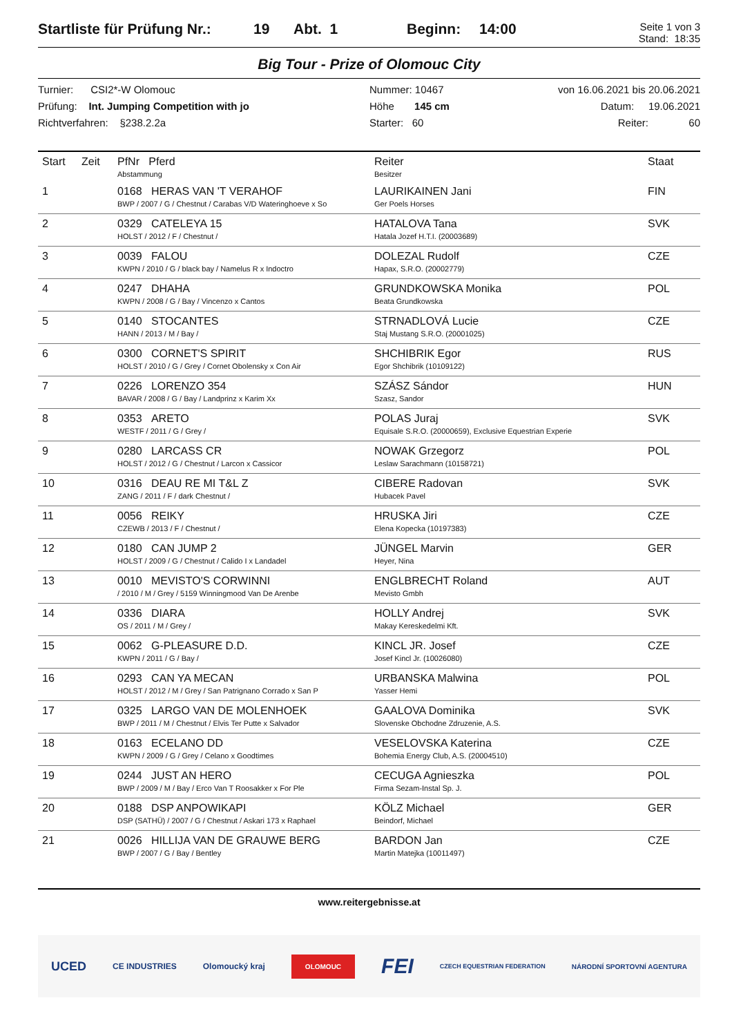Startliste für Prüfung Nr.: 19 Abt. 1 Beginn: 14:00 Seite 1 von 3
Stand: 18:35
Big Tour - Prize of Olomouc City
Turnier: CSI2*-W Olomouc
Prüfung: Int. Jumping Competition with jo
Richtverfahren: §238.2.2a
Nummer: 10467
Höhe 145 cm
Starter: 60
von 16.06.2021 bis 20.06.2021
Datum: 19.06.2021
Reiter: 60
| Start | Zeit | PfNr Pferd Abstammung | Reiter Besitzer | Staat |
| --- | --- | --- | --- | --- |
| 1 | | 0168 HERAS VAN 'T VERAHOF BWP / 2007 / G / Chestnut / Carabas V/D Wateringhoeve x So | LAURIKAINEN Jani Ger Poels Horses | FIN |
| 2 | | 0329 CATELEYA 15 HOLST / 2012 / F / Chestnut / | HATALOVA Tana Hatala Jozef H.T.I. (20003689) | SVK |
| 3 | | 0039 FALOU KWPN / 2010 / G / black bay / Namelus R x Indoctro | DOLEZAL Rudolf Hapax, S.R.O. (20002779) | CZE |
| 4 | | 0247 DHAHA KWPN / 2008 / G / Bay / Vincenzo x Cantos | GRUNDKOWSKA Monika Beata Grundkowska | POL |
| 5 | | 0140 STOCANTES HANN / 2013 / M / Bay / | STRNADLOVÁ Lucie Staj Mustang S.R.O. (20001025) | CZE |
| 6 | | 0300 CORNET'S SPIRIT HOLST / 2010 / G / Grey / Cornet Obolensky x Con Air | SHCHIBRIK Egor Egor Shchibrik (10109122) | RUS |
| 7 | | 0226 LORENZO 354 BAVAR / 2008 / G / Bay / Landprinz x Karim Xx | SZÁSZ Sándor Szasz, Sandor | HUN |
| 8 | | 0353 ARETO WESTF / 2011 / G / Grey / | POLAS Juraj Equisale S.R.O. (20000659), Exclusive Equestrian Experie | SVK |
| 9 | | 0280 LARCASS CR HOLST / 2012 / G / Chestnut / Larcon x Cassicor | NOWAK Grzegorz Leslaw Sarachmann (10158721) | POL |
| 10 | | 0316 DEAU RE MI T&L Z ZANG / 2011 / F / dark Chestnut / | CIBERE Radovan Hubacek Pavel | SVK |
| 11 | | 0056 REIKY CZEWB / 2013 / F / Chestnut / | HRUSKA Jiri Elena Kopecka (10197383) | CZE |
| 12 | | 0180 CAN JUMP 2 HOLST / 2009 / G / Chestnut / Calido I x Landadel | JÜNGEL Marvin Heyer, Nina | GER |
| 13 | | 0010 MEVISTO'S CORWINNI / 2010 / M / Grey / 5159 Winningmood Van De Arenbe | ENGLBRECHT Roland Mevisto Gmbh | AUT |
| 14 | | 0336 DIARA OS / 2011 / M / Grey / | HOLLY Andrej Makay Kereskedelmi Kft. | SVK |
| 15 | | 0062 G-PLEASURE D.D. KWPN / 2011 / G / Bay / | KINCL JR. Josef Josef Kincl Jr. (10026080) | CZE |
| 16 | | 0293 CAN YA MECAN HOLST / 2012 / M / Grey / San Patrignano Corrado x San P | URBANSKA Malwina Yasser Hemi | POL |
| 17 | | 0325 LARGO VAN DE MOLENHOEK BWP / 2011 / M / Chestnut / Elvis Ter Putte x Salvador | GAALOVA Dominika Slovenske Obchodne Zdruzenie, A.S. | SVK |
| 18 | | 0163 ECELANO DD KWPN / 2009 / G / Grey / Celano x Goodtimes | VESELOVSKA Katerina Bohemia Energy Club, A.S. (20004510) | CZE |
| 19 | | 0244 JUST AN HERO BWP / 2009 / M / Bay / Erco Van T Roosakker x For Ple | CECUGA Agnieszka Firma Sezam-Instal Sp. J. | POL |
| 20 | | 0188 DSP ANPOWIKAPI DSP (SATHÜ) / 2007 / G / Chestnut / Askari 173 x Raphael | KÖLZ Michael Beindorf, Michael | GER |
| 21 | | 0026 HILLIJA VAN DE GRAUWE BERG BWP / 2007 / G / Bay / Bentley | BARDON Jan Martin Matejka (10011497) | CZE |
www.reitergebnisse.at
UCED CE INDUSTRIES Olomoucký kraj OLOMOUC FEI CZECH EQUESTRIAN FEDERATION NÁRODNÍ SPORTOVNÍ AGENTURA